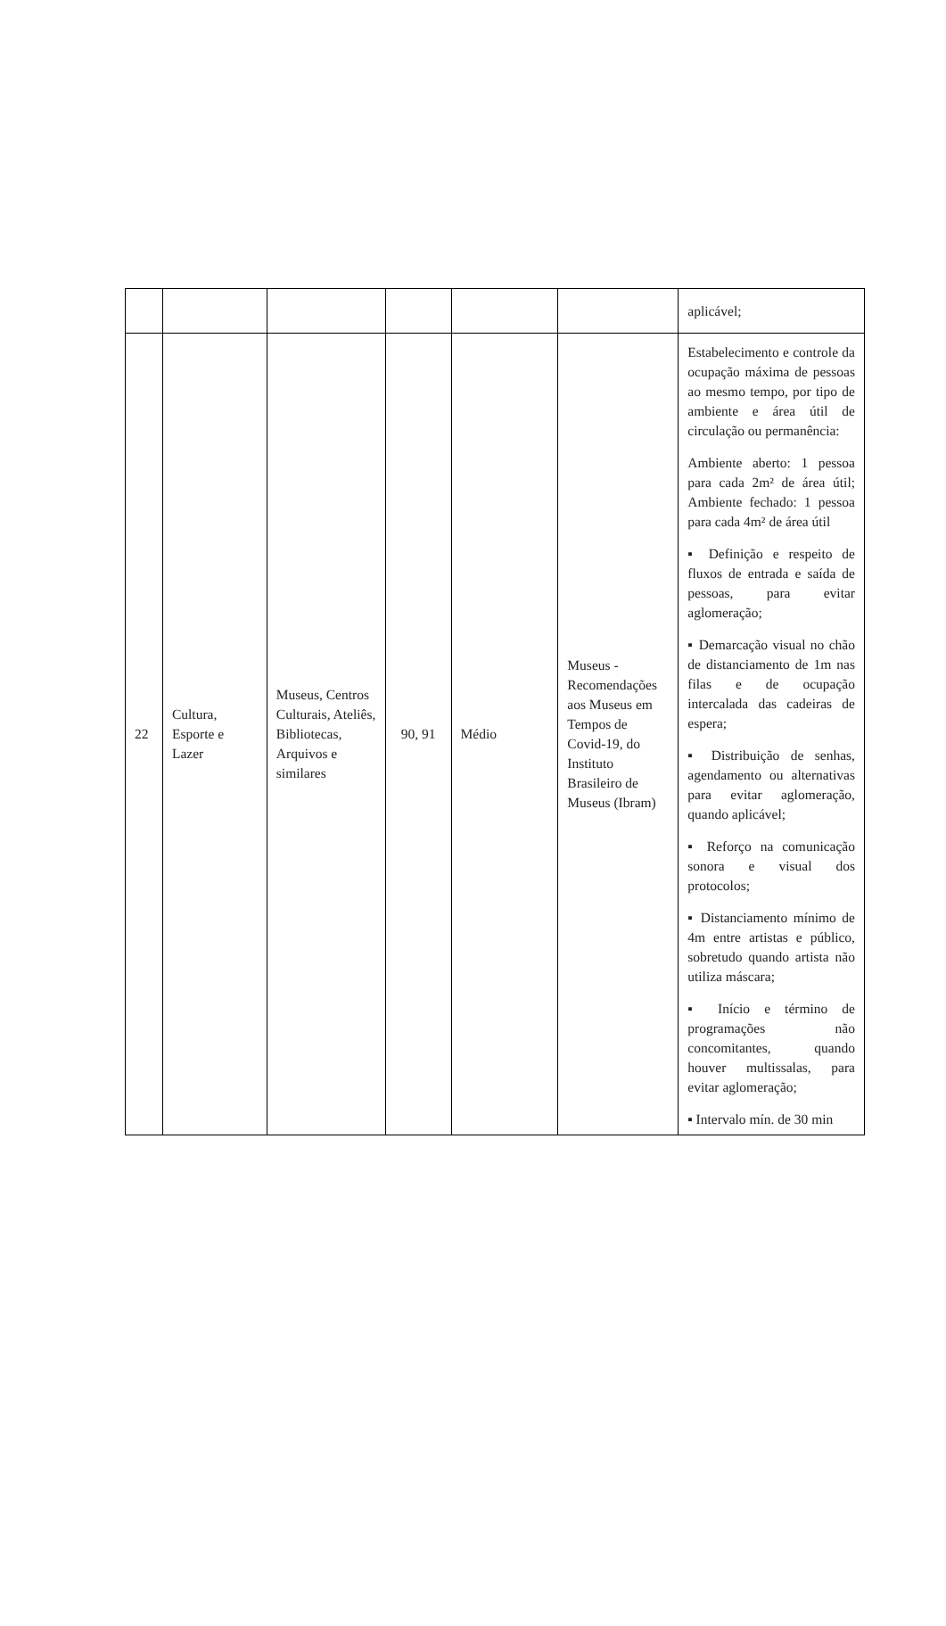| | | | | | | aplicável; |
| 22 | Cultura, Esporte e Lazer | Museus, Centros Culturais, Ateliês, Bibliotecas, Arquivos e similares | 90, 91 | Médio | Museus - Recomendações aos Museus em Tempos de Covid-19, do Instituto Brasileiro de Museus (Ibram) | Estabelecimento e controle da ocupação máxima de pessoas ao mesmo tempo, por tipo de ambiente e área útil de circulação ou permanência: Ambiente aberto: 1 pessoa para cada 2m² de área útil; Ambiente fechado: 1 pessoa para cada 4m² de área útil ▪ Definição e respeito de fluxos de entrada e saída de pessoas, para evitar aglomeração; ▪ Demarcação visual no chão de distanciamento de 1m nas filas e de ocupação intercalada das cadeiras de espera; ▪ Distribuição de senhas, agendamento ou alternativas para evitar aglomeração, quando aplicável; ▪ Reforço na comunicação sonora e visual dos protocolos; ▪ Distanciamento mínimo de 4m entre artistas e público, sobretudo quando artista não utiliza máscara; ▪ Início e término de programações não concomitantes, quando houver multissalas, para evitar aglomeração; ▪ Intervalo mín. de 30 min |